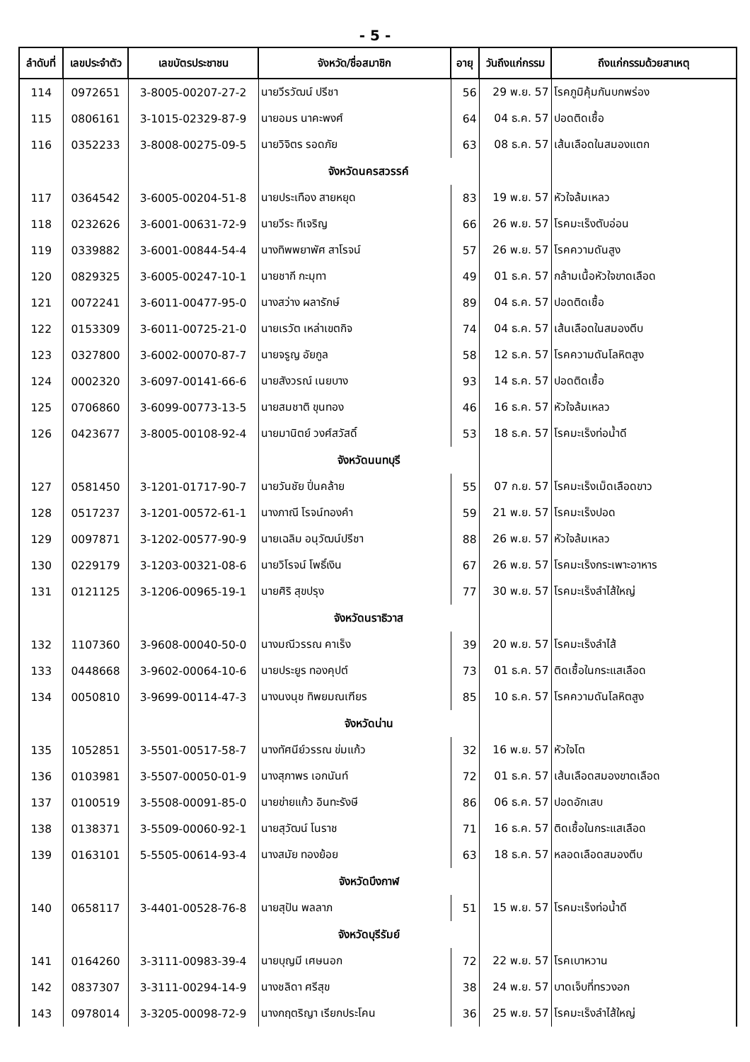- 5 -
| ลำดับที่ | เลขประจำตัว | เลขบัตรประชาชน | จังหวัด/ชื่อสมาชิก | อายุ | วันถึงแก่กรรม | ถึงแก่กรรมด้วยสาเหตุ |
| --- | --- | --- | --- | --- | --- | --- |
| 114 | 0972651 | 3-8005-00207-27-2 | นายวีรวัฒน์ ปรีชา | 56 | 29 พ.ย. 57 | โรคภูมิคุ้มกันบกพร่อง |
| 115 | 0806161 | 3-1015-02329-87-9 | นายอมร นาคะพงศ์ | 64 | 04 ธ.ค. 57 | ปอดติดเชื้อ |
| 116 | 0352233 | 3-8008-00275-09-5 | นายวิจิตร รอดภัย | 63 | 08 ธ.ค. 57 | เส้นเลือดในสมองแตก |
| | | | จังหวัดนครสวรรค์ | | | |
| 117 | 0364542 | 3-6005-00204-51-8 | นายประเทือง สายหยุด | 83 | 19 พ.ย. 57 | หัวใจล้มเหลว |
| 118 | 0232626 | 3-6001-00631-72-9 | นายวีระ ทีเจริญ | 66 | 26 พ.ย. 57 | โรคมะเร็งตับอ่อน |
| 119 | 0339882 | 3-6001-00844-54-4 | นางทิพพยาพัศ สาโรจน์ | 57 | 26 พ.ย. 57 | โรคความดันสูง |
| 120 | 0829325 | 3-6005-00247-10-1 | นายชากี กะมุทา | 49 | 01 ธ.ค. 57 | กล้ามเนื้อหัวใจขาดเลือด |
| 121 | 0072241 | 3-6011-00477-95-0 | นางสว่าง ผลารักษ์ | 89 | 04 ธ.ค. 57 | ปอดติดเชื้อ |
| 122 | 0153309 | 3-6011-00725-21-0 | นายเรวัต เหล่าเขตกิจ | 74 | 04 ธ.ค. 57 | เส้นเลือดในสมองตีบ |
| 123 | 0327800 | 3-6002-00070-87-7 | นายจรูญ อัยกูล | 58 | 12 ธ.ค. 57 | โรคความดันโลหิตสูง |
| 124 | 0002320 | 3-6097-00141-66-6 | นายสังวรณ์ เนยบาง | 93 | 14 ธ.ค. 57 | ปอดติดเชื้อ |
| 125 | 0706860 | 3-6099-00773-13-5 | นายสมชาติ ขุนทอง | 46 | 16 ธ.ค. 57 | หัวใจล้มเหลว |
| 126 | 0423677 | 3-8005-00108-92-4 | นายมานิตย์ วงศ์สวัสดิ์ | 53 | 18 ธ.ค. 57 | โรคมะเร็งท่อน้ำดี |
| | | | จังหวัดนนทบุรี | | | |
| 127 | 0581450 | 3-1201-01717-90-7 | นายวันชัย ปิ่นคล้าย | 55 | 07 ก.ย. 57 | โรคมะเร็งเม็ดเลือดขาว |
| 128 | 0517237 | 3-1201-00572-61-1 | นางภาณี โรจน์ทองคำ | 59 | 21 พ.ย. 57 | โรคมะเร็งปอด |
| 129 | 0097871 | 3-1202-00577-90-9 | นายเฉลิม อนุวัฒน์ปรีชา | 88 | 26 พ.ย. 57 | หัวใจล้มเหลว |
| 130 | 0229179 | 3-1203-00321-08-6 | นายวิโรจน์ โพธิ์เงิน | 67 | 26 พ.ย. 57 | โรคมะเร็งกระเพาะอาหาร |
| 131 | 0121125 | 3-1206-00965-19-1 | นายศิริ สุขปรุง | 77 | 30 พ.ย. 57 | โรคมะเร็งลำไส้ใหญ่ |
| | | | จังหวัดนราธิวาส | | | |
| 132 | 1107360 | 3-9608-00040-50-0 | นางมณีวรรณ คาเร็ง | 39 | 20 พ.ย. 57 | โรคมะเร็งลำไส้ |
| 133 | 0448668 | 3-9602-00064-10-6 | นายประยูร ทองคุปต์ | 73 | 01 ธ.ค. 57 | ติดเชื้อในกระแสเลือด |
| 134 | 0050810 | 3-9699-00114-47-3 | นางนงนุช ทิพยมณเฑียร | 85 | 10 ธ.ค. 57 | โรคความดันโลหิตสูง |
| | | | จังหวัดน่าน | | | |
| 135 | 1052851 | 3-5501-00517-58-7 | นางทัศนีย์วรรณ ข่มแก้ว | 32 | 16 พ.ย. 57 | หัวใจโต |
| 136 | 0103981 | 3-5507-00050-01-9 | นางสุภาพร เอกนันท์ | 72 | 01 ธ.ค. 57 | เส้นเลือดสมองขาดเลือด |
| 137 | 0100519 | 3-5508-00091-85-0 | นายข่ายแก้ว อินทะรังษี | 86 | 06 ธ.ค. 57 | ปอดอักเสบ |
| 138 | 0138371 | 3-5509-00060-92-1 | นายสุวัฒน์ โนราช | 71 | 16 ธ.ค. 57 | ติดเชื้อในกระแสเลือด |
| 139 | 0163101 | 5-5505-00614-93-4 | นางสมัย ทองย้อย | 63 | 18 ธ.ค. 57 | หลอดเลือดสมองตีบ |
| | | | จังหวัดบึงกาฬ | | | |
| 140 | 0658117 | 3-4401-00528-76-8 | นายสุปัน พลลาภ | 51 | 15 พ.ย. 57 | โรคมะเร็งท่อน้ำดี |
| | | | จังหวัดบุรีรัมย์ | | | |
| 141 | 0164260 | 3-3111-00983-39-4 | นายบุญมี เศษนอก | 72 | 22 พ.ย. 57 | โรคเบาหวาน |
| 142 | 0837307 | 3-3111-00294-14-9 | นางชลิดา ศรีสุข | 38 | 24 พ.ย. 57 | บาดเจ็บที่ทรวงอก |
| 143 | 0978014 | 3-3205-00098-72-9 | นางกฤตริญา เรียกประโคน | 36 | 25 พ.ย. 57 | โรคมะเร็งลำไส้ใหญ่ |